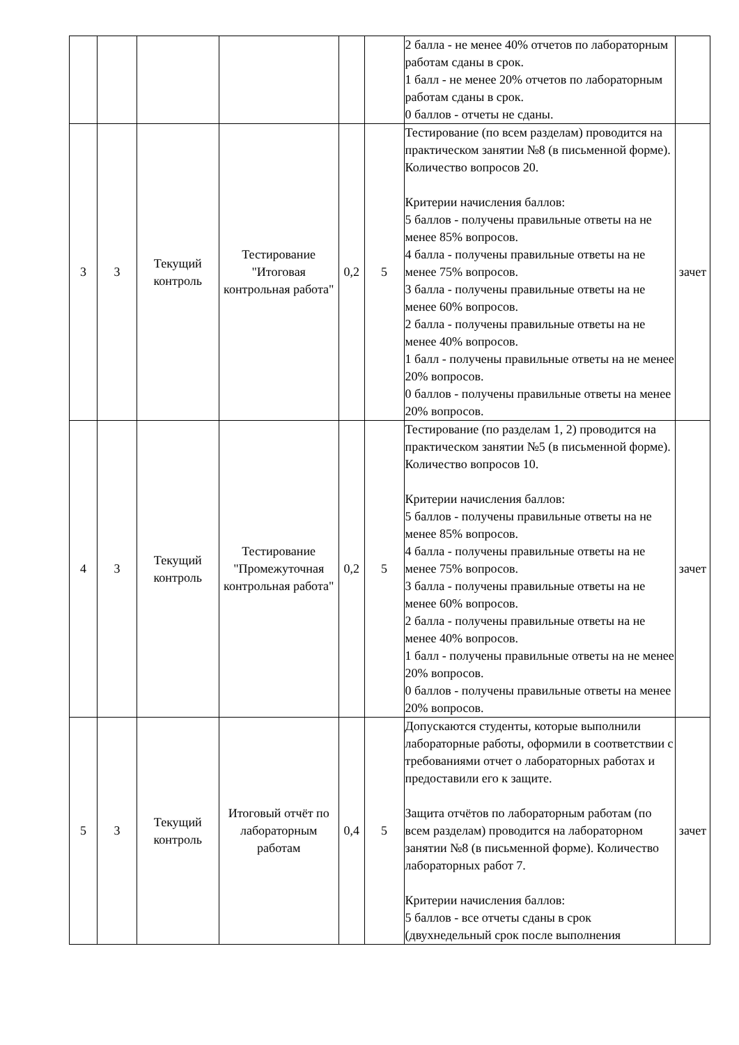| | | | | | | 2 балла - не менее 40% отчетов по лабораторным работам сданы в срок. 1 балл - не менее 20% отчетов по лабораторным работам сданы в срок. 0 баллов - отчеты не сданы. | |
| 3 | 3 | Текущий контроль | Тестирование "Итоговая контрольная работа" | 0,2 | 5 | Тестирование (по всем разделам) проводится на практическом занятии №8 (в письменной форме). Количество вопросов 20. Критерии начисления баллов: 5 баллов - получены правильные ответы на не менее 85% вопросов. 4 балла - получены правильные ответы на не менее 75% вопросов. 3 балла - получены правильные ответы на не менее 60% вопросов. 2 балла - получены правильные ответы на не менее 40% вопросов. 1 балл - получены правильные ответы на не менее 20% вопросов. 0 баллов - получены правильные ответы на менее 20% вопросов. | зачет |
| 4 | 3 | Текущий контроль | Тестирование "Промежуточная контрольная работа" | 0,2 | 5 | Тестирование (по разделам 1, 2) проводится на практическом занятии №5 (в письменной форме). Количество вопросов 10. Критерии начисления баллов: 5 баллов - получены правильные ответы на не менее 85% вопросов. 4 балла - получены правильные ответы на не менее 75% вопросов. 3 балла - получены правильные ответы на не менее 60% вопросов. 2 балла - получены правильные ответы на не менее 40% вопросов. 1 балл - получены правильные ответы на не менее 20% вопросов. 0 баллов - получены правильные ответы на менее 20% вопросов. | зачет |
| 5 | 3 | Текущий контроль | Итоговый отчёт по лабораторным работам | 0,4 | 5 | Допускаются студенты, которые выполнили лабораторные работы, оформили в соответствии с требованиями отчет о лабораторных работах и предоставили его к защите. Защита отчётов по лабораторным работам (по всем разделам) проводится на лабораторном занятии №8 (в письменной форме). Количество лабораторных работ 7. Критерии начисления баллов: 5 баллов - все отчеты сданы в срок (двухнедельный срок после выполнения | зачет |